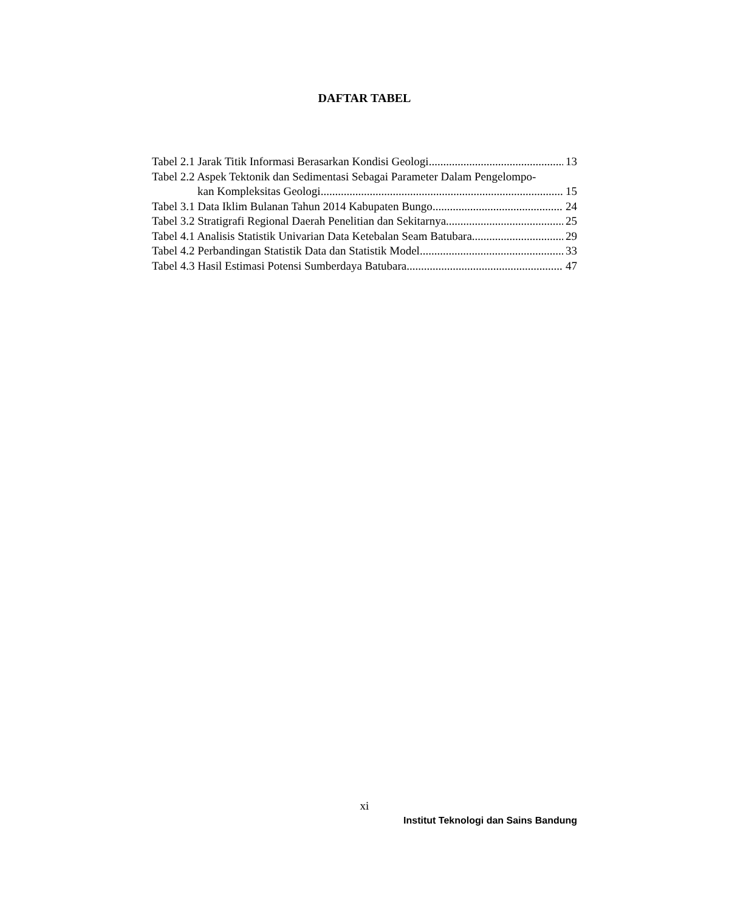DAFTAR TABEL
Tabel 2.1 Jarak Titik Informasi Berasarkan Kondisi Geologi 13
Tabel 2.2 Aspek Tektonik dan Sedimentasi Sebagai Parameter Dalam Pengelompo-
kan Kompleksitas Geologi 15
Tabel 3.1 Data Iklim Bulanan Tahun 2014 Kabupaten Bungo 24
Tabel 3.2 Stratigrafi Regional Daerah Penelitian dan Sekitarnya 25
Tabel 4.1 Analisis Statistik Univarian Data Ketebalan Seam Batubara 29
Tabel 4.2 Perbandingan Statistik Data dan Statistik Model 33
Tabel 4.3 Hasil Estimasi Potensi Sumberdaya Batubara 47
xi
Institut Teknologi dan Sains Bandung